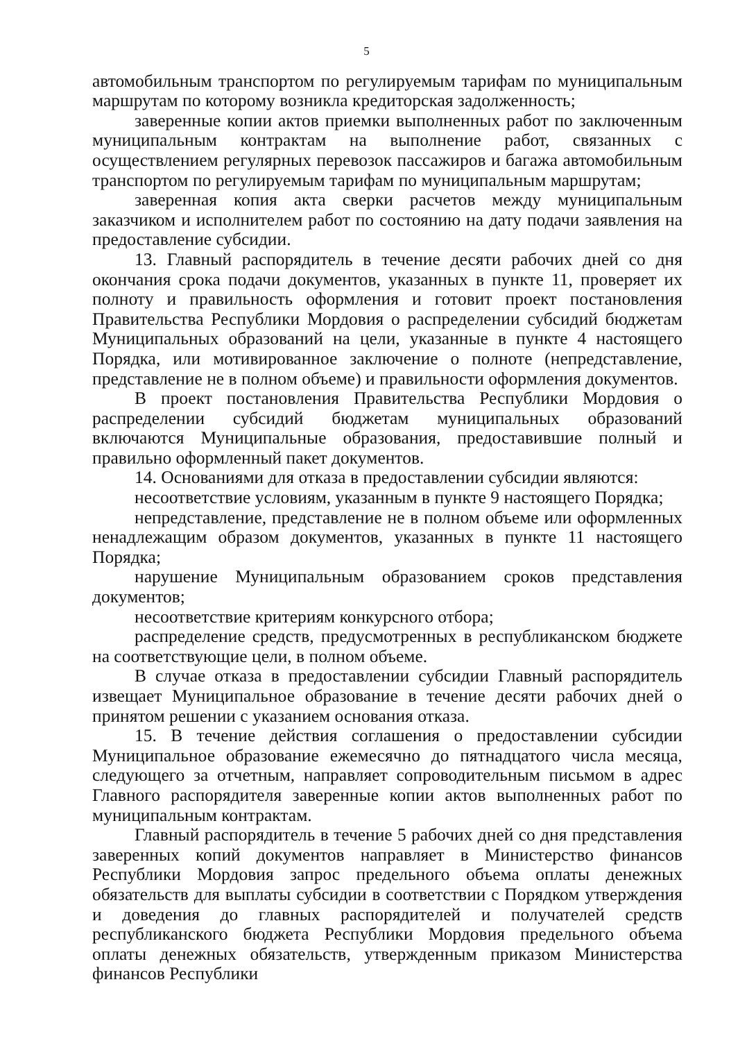5
автомобильным транспортом по регулируемым тарифам по муниципальным маршрутам по которому возникла кредиторская задолженность;
заверенные копии актов приемки выполненных работ по заключенным муниципальным контрактам на выполнение работ, связанных с осуществлением регулярных перевозок пассажиров и багажа автомобильным транспортом по регулируемым тарифам по муниципальным маршрутам;
заверенная копия акта сверки расчетов между муниципальным заказчиком и исполнителем работ по состоянию на дату подачи заявления на предоставление субсидии.
13. Главный распорядитель в течение десяти рабочих дней со дня окончания срока подачи документов, указанных в пункте 11, проверяет их полноту и правильность оформления и готовит проект постановления Правительства Республики Мордовия о распределении субсидий бюджетам Муниципальных образований на цели, указанные в пункте 4 настоящего Порядка, или мотивированное заключение о полноте (непредставление, представление не в полном объеме) и правильности оформления документов.
В проект постановления Правительства Республики Мордовия о распределении субсидий бюджетам муниципальных образований включаются Муниципальные образования, предоставившие полный и правильно оформленный пакет документов.
14. Основаниями для отказа в предоставлении субсидии являются:
несоответствие условиям, указанным в пункте 9 настоящего Порядка;
непредставление, представление не в полном объеме или оформленных ненадлежащим образом документов, указанных в пункте 11 настоящего Порядка;
нарушение Муниципальным образованием сроков представления документов;
несоответствие критериям конкурсного отбора;
распределение средств, предусмотренных в республиканском бюджете на соответствующие цели, в полном объеме.
В случае отказа в предоставлении субсидии Главный распорядитель извещает Муниципальное образование в течение десяти рабочих дней о принятом решении с указанием основания отказа.
15. В течение действия соглашения о предоставлении субсидии Муниципальное образование ежемесячно до пятнадцатого числа месяца, следующего за отчетным, направляет сопроводительным письмом в адрес Главного распорядителя заверенные копии актов выполненных работ по муниципальным контрактам.
Главный распорядитель в течение 5 рабочих дней со дня представления заверенных копий документов направляет в Министерство финансов Республики Мордовия запрос предельного объема оплаты денежных обязательств для выплаты субсидии в соответствии с Порядком утверждения и доведения до главных распорядителей и получателей средств республиканского бюджета Республики Мордовия предельного объема оплаты денежных обязательств, утвержденным приказом Министерства финансов Республики